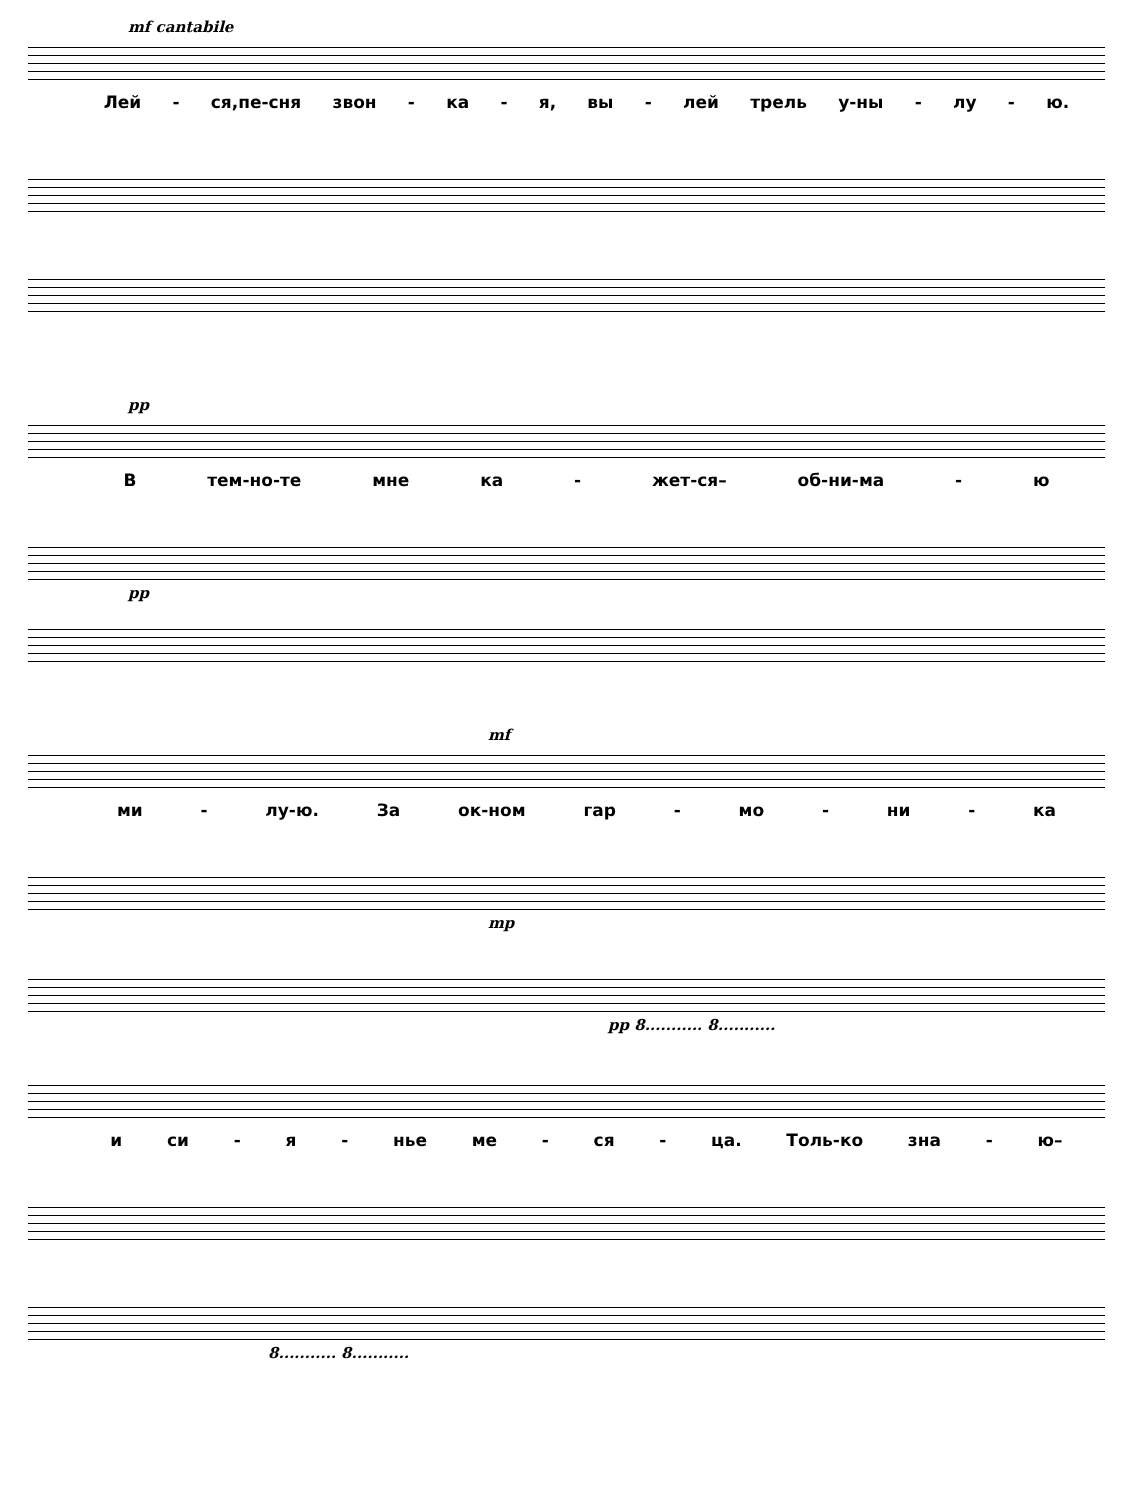mf cantabile
Лей - ся,пе-сня звон - ка - я, вы - лей трель у-ны - лу - ю.
pp
Втем-но-те мне ка - жет-ся– об-ни-ма - ю
pp
mf
ми - лу-ю. За ок-ном гар - мо - ни - ка
mp
pp 8........... 8...........
и си - я - нье ме - ся - ца. Толь-ко зна - ю–
8........... 8...........